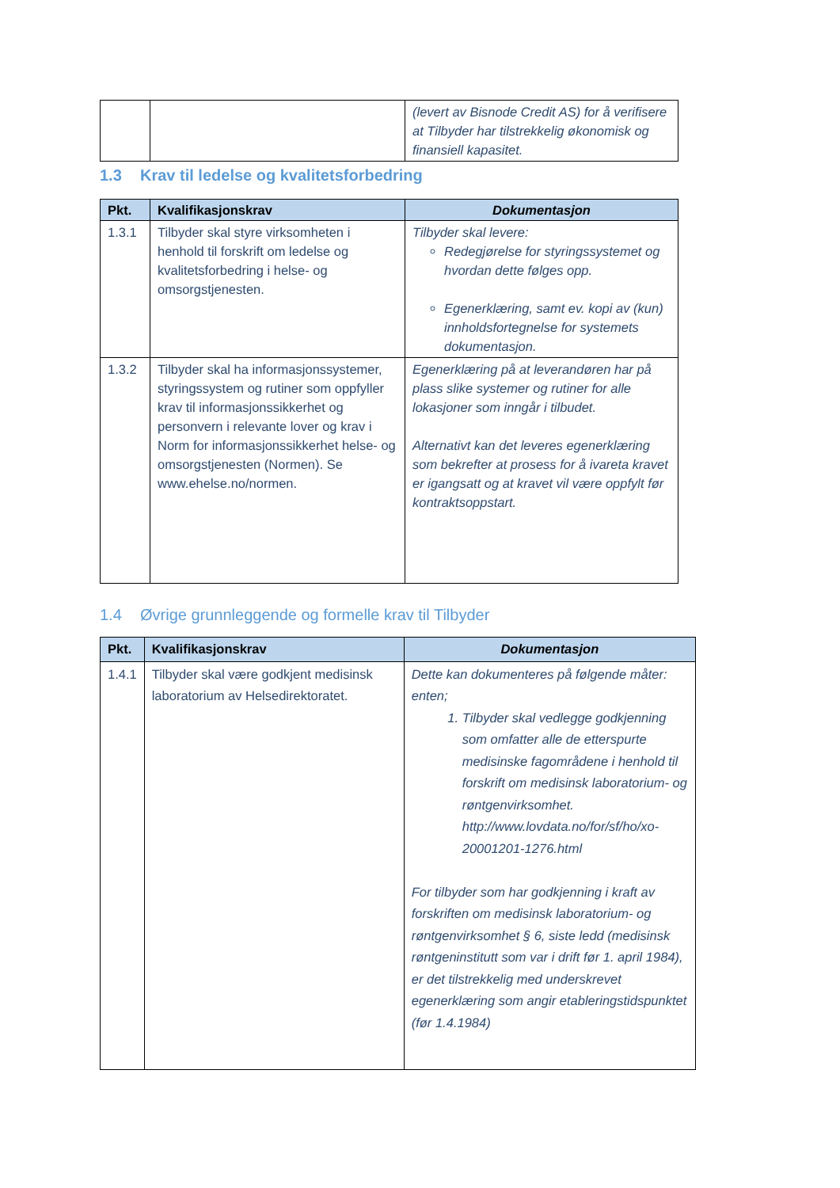| | | (levert av Bisnode Credit AS) for å verifisere at Tilbyder har tilstrekkelig økonomisk og finansiell kapasitet. |
1.3 Krav til ledelse og kvalitetsforbedring
| Pkt. | Kvalifikasjonskrav | Dokumentasjon |
| --- | --- | --- |
| 1.3.1 | Tilbyder skal styre virksomheten i henhold til forskrift om ledelse og kvalitetsforbedring i helse- og omsorgstjenesten. | Tilbyder skal levere: Redegjørelse for styringssystemet og hvordan dette følges opp. Egenerklæring, samt ev. kopi av (kun) innholdsfortegnelse for systemets dokumentasjon. |
| 1.3.2 | Tilbyder skal ha informasjonssystemer, styringssystem og rutiner som oppfyller krav til informasjonssikkerhet og personvern i relevante lover og krav i Norm for informasjonssikkerhet helse- og omsorgstjenesten (Normen). Se www.ehelse.no/normen. | Egenerklæring på at leverandøren har på plass slike systemer og rutiner for alle lokasjoner som inngår i tilbudet. Alternativt kan det leveres egenerklæring som bekrefter at prosess for å ivareta kravet er igangsatt og at kravet vil være oppfylt før kontraktsoppstart. |
1.4 Øvrige grunnleggende og formelle krav til Tilbyder
| Pkt. | Kvalifikasjonskrav | Dokumentasjon |
| --- | --- | --- |
| 1.4.1 | Tilbyder skal være godkjent medisinsk laboratorium av Helsedirektoratet. | Dette kan dokumenteres på følgende måter: enten; 1. Tilbyder skal vedlegge godkjenning som omfatter alle de etterspurte medisinske fagområdene i henhold til forskrift om medisinsk laboratorium- og røntgenvirksomhet. http://www.lovdata.no/for/sf/ho/xo-20001201-1276.html For tilbyder som har godkjenning i kraft av forskriften om medisinsk laboratorium- og røntgenvirksomhet § 6, siste ledd (medisinsk røntgeninstitutt som var i drift før 1. april 1984), er det tilstrekkelig med underskrevet egenerklæring som angir etableringstidspunktet (før 1.4.1984) |